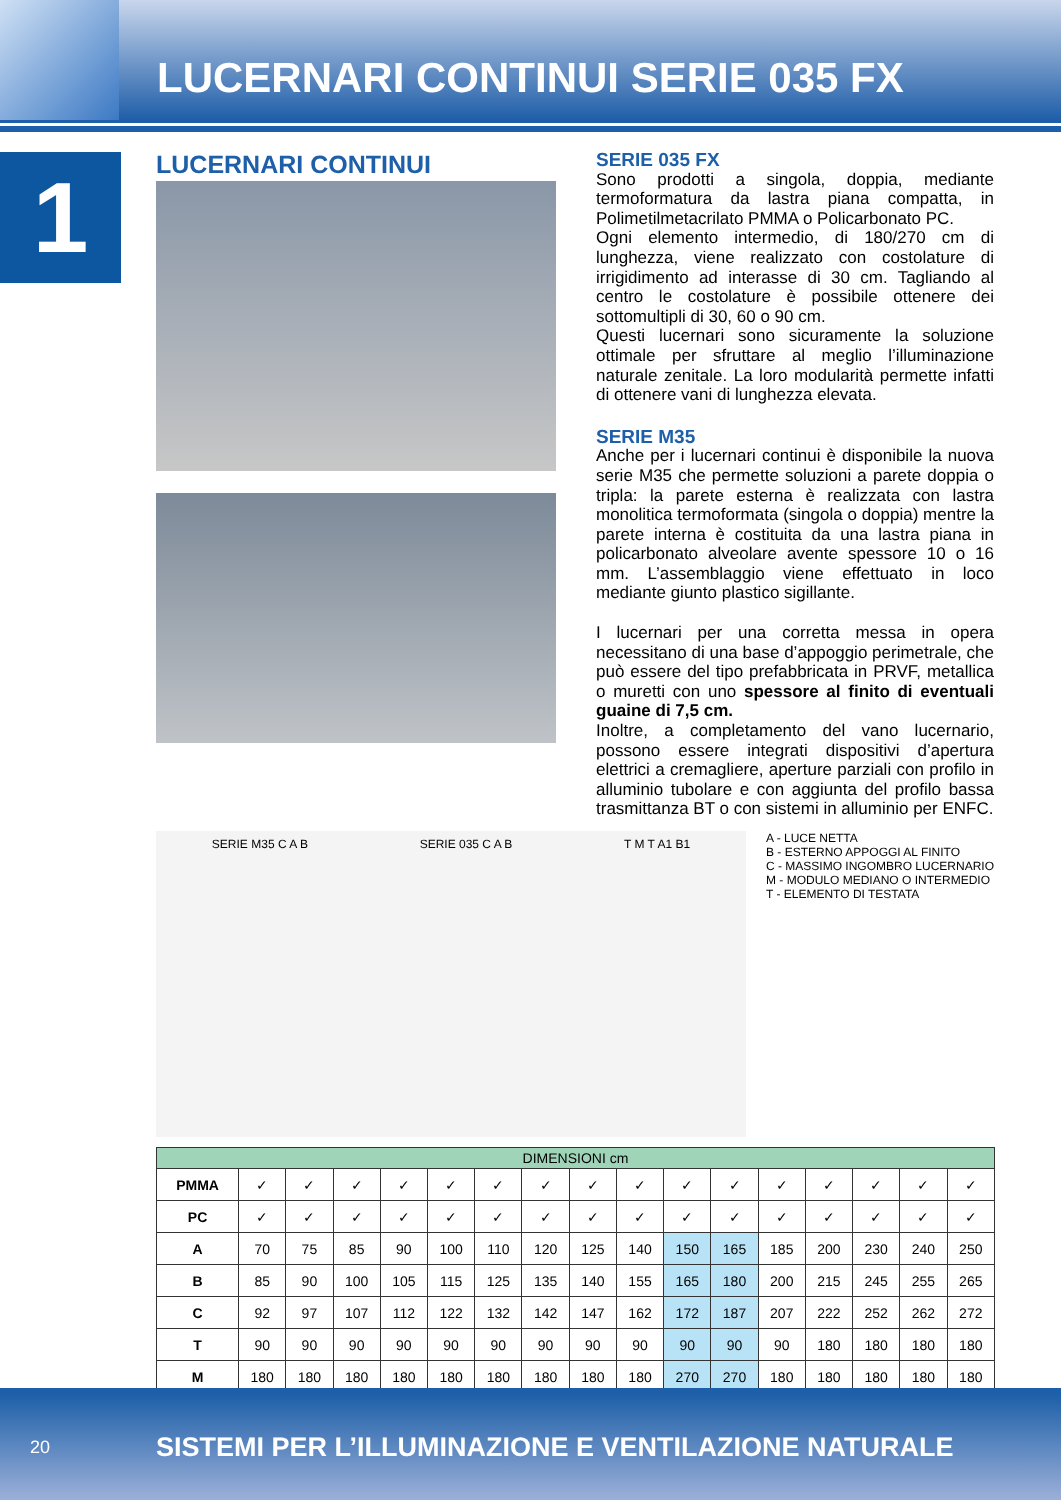LUCERNARI CONTINUI SERIE 035 FX
1
LUCERNARI CONTINUI
SERIE 035 FX
Sono prodotti a singola, doppia, mediante termoformatura da lastra piana compatta, in Polimetilmetacrilato PMMA o Policarbonato PC.
Ogni elemento intermedio, di 180/270 cm di lunghezza, viene realizzato con costolature di irrigidimento ad interasse di 30 cm. Tagliando al centro le costolature è possibile ottenere dei sottomultipli di 30, 60 o 90 cm.
Questi lucernari sono sicuramente la soluzione ottimale per sfruttare al meglio l’illuminazione naturale zenitale. La loro modularità permette infatti di ottenere vani di lunghezza elevata.
SERIE M35
Anche per i lucernari continui è disponibile la nuova serie M35 che permette soluzioni a parete doppia o tripla: la parete esterna è realizzata con lastra monolitica termoformata (singola o doppia) mentre la parete interna è costituita da una lastra piana in policarbonato alveolare avente spessore 10 o 16 mm. L’assemblaggio viene effettuato in loco mediante giunto plastico sigillante.
I lucernari per una corretta messa in opera necessitano di una base d’appoggio perimetrale, che può essere del tipo prefabbricata in PRVF, metallica o muretti con uno spessore al finito di eventuali guaine di 7,5 cm.
Inoltre, a completamento del vano lucernario, possono essere integrati dispositivi d’apertura elettrici a cremagliere, aperture parziali con profilo in alluminio tubolare e con aggiunta del profilo bassa trasmittanza BT o con sistemi in alluminio per ENFC.
SERIE M35 C A B SERIE 035 C A B T M T A1 B1
A - LUCE NETTA
B - ESTERNO APPOGGI AL FINITO
C - MASSIMO INGOMBRO LUCERNARIO
M - MODULO MEDIANO O INTERMEDIO
T - ELEMENTO DI TESTATA
| DIMENSIONI cm | | | | | | | | | | | | | | | | |
| --- | --- | --- | --- | --- | --- | --- | --- | --- | --- | --- | --- | --- | --- | --- | --- | --- |
| PMMA | ✓ | ✓ | ✓ | ✓ | ✓ | ✓ | ✓ | ✓ | ✓ | ✓ | ✓ | ✓ | ✓ | ✓ | ✓ | ✓ |
| PC | ✓ | ✓ | ✓ | ✓ | ✓ | ✓ | ✓ | ✓ | ✓ | ✓ | ✓ | ✓ | ✓ | ✓ | ✓ | ✓ |
| A | 70 | 75 | 85 | 90 | 100 | 110 | 120 | 125 | 140 | 150 | 165 | 185 | 200 | 230 | 240 | 250 |
| B | 85 | 90 | 100 | 105 | 115 | 125 | 135 | 140 | 155 | 165 | 180 | 200 | 215 | 245 | 255 | 265 |
| C | 92 | 97 | 107 | 112 | 122 | 132 | 142 | 147 | 162 | 172 | 187 | 207 | 222 | 252 | 262 | 272 |
| T | 90 | 90 | 90 | 90 | 90 | 90 | 90 | 90 | 90 | 90 | 90 | 90 | 180 | 180 | 180 | 180 |
| M | 180 | 180 | 180 | 180 | 180 | 180 | 180 | 180 | 180 | 270 | 270 | 180 | 180 | 180 | 180 | 180 |
20 SISTEMI PER L’ILLUMINAZIONE E VENTILAZIONE NATURALE